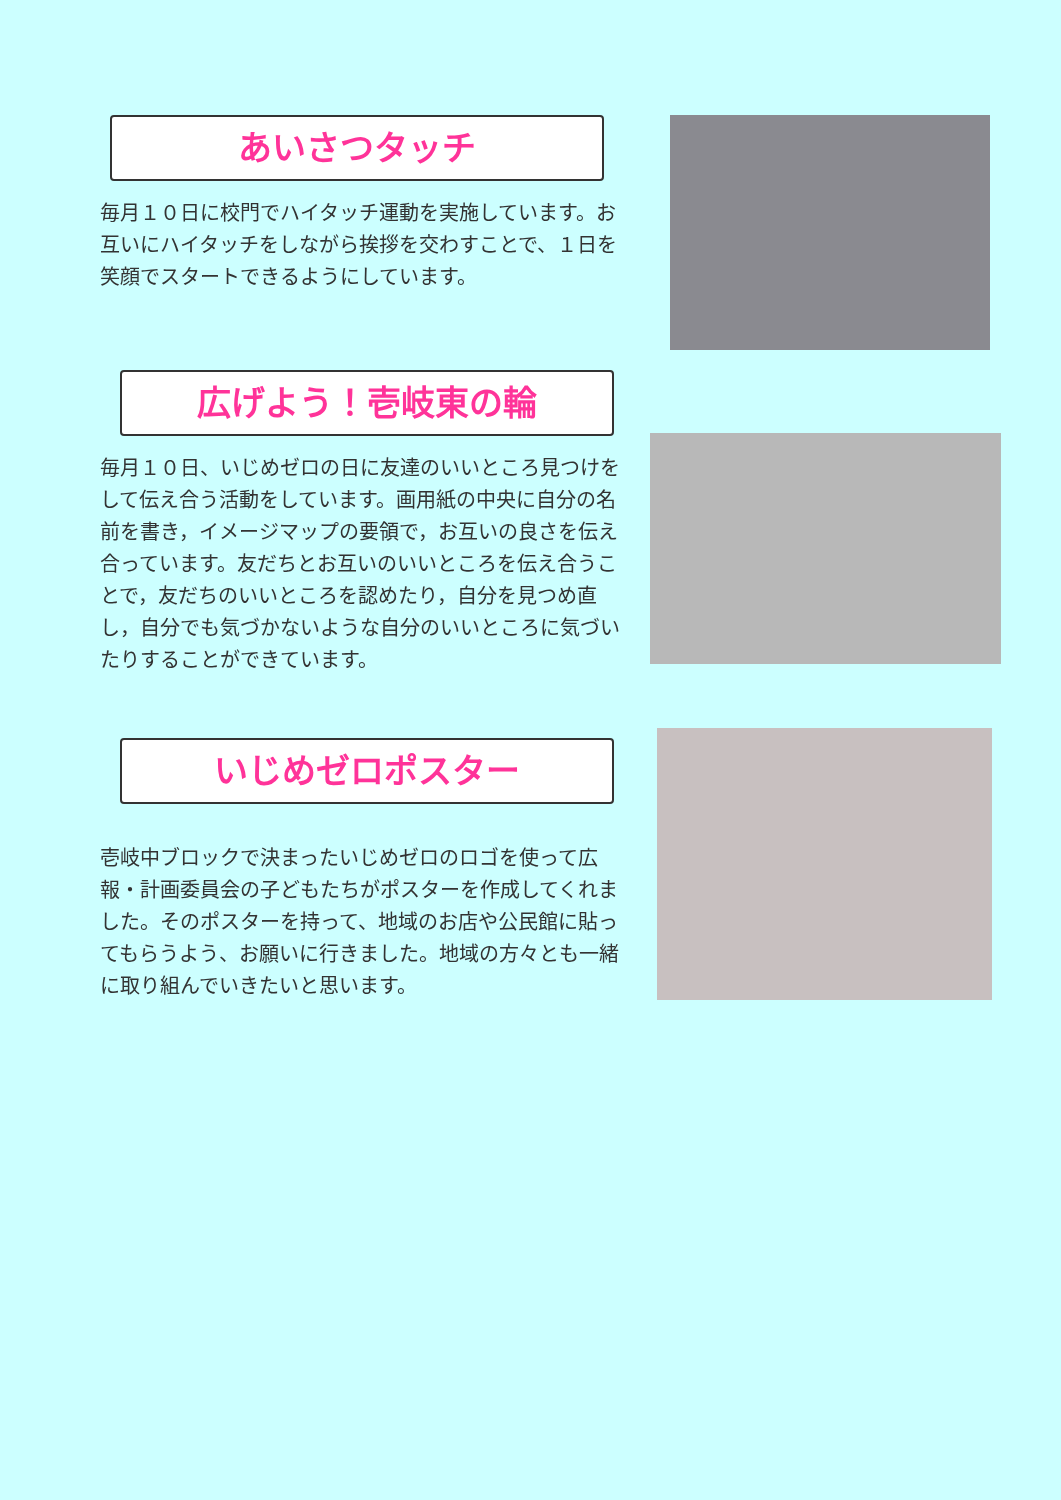あいさつタッチ
毎月１０日に校門でハイタッチ運動を実施しています。お互いにハイタッチをしながら挨拶を交わすことで、１日を笑顔でスタートできるようにしています。
広げよう！壱岐東の輪
毎月１０日、いじめゼロの日に友達のいいところ見つけをして伝え合う活動をしています。画用紙の中央に自分の名前を書き，イメージマップの要領で，お互いの良さを伝え合っています。友だちとお互いのいいところを伝え合うことで，友だちのいいところを認めたり，自分を見つめ直し，自分でも気づかないような自分のいいところに気づいたりすることができています。
いじめゼロポスター
壱岐中ブロックで決まったいじめゼロのロゴを使って広報・計画委員会の子どもたちがポスターを作成してくれました。そのポスターを持って、地域のお店や公民館に貼ってもらうよう、お願いに行きました。地域の方々とも一緒に取り組んでいきたいと思います。